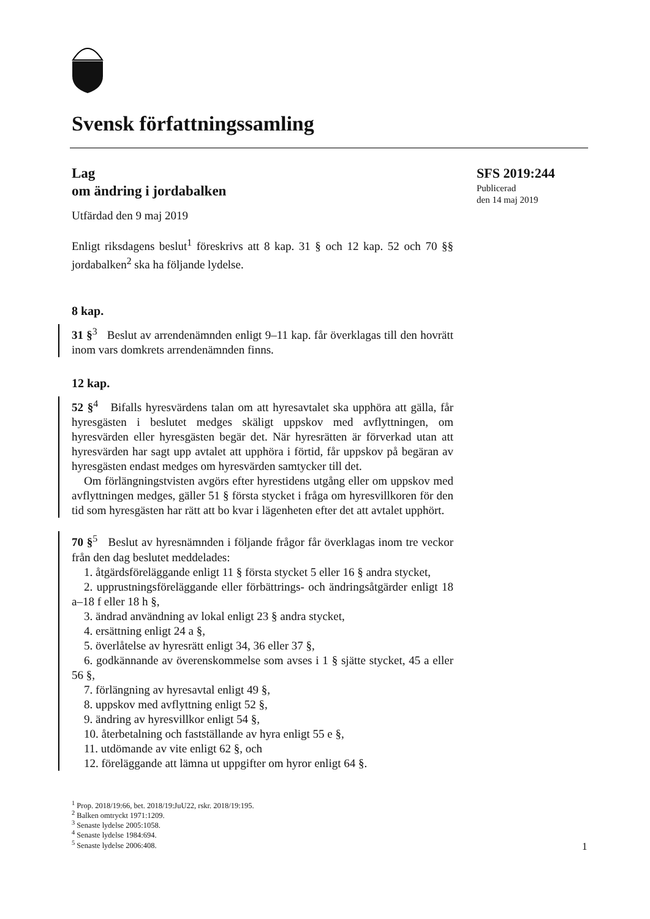Svensk författningssamling
Lag
om ändring i jordabalken
Utfärdad den 9 maj 2019
Enligt riksdagens beslut<sup>1</sup> föreskrivs att 8 kap. 31 § och 12 kap. 52 och 70 §§ jordabalken<sup>2</sup> ska ha följande lydelse.
8 kap.
31 §<sup>3</sup> Beslut av arrendenämnden enligt 9–11 kap. får överklagas till den hovrätt inom vars domkrets arrendenämnden finns.
12 kap.
52 §<sup>4</sup> Bifalls hyresvärdens talan om att hyresavtalet ska upphöra att gälla, får hyresgästen i beslutet medges skäligt uppskov med avflyttningen, om hyresvärden eller hyresgästen begär det. När hyresrätten är förverkad utan att hyresvärden har sagt upp avtalet att upphöra i förtid, får uppskov på begäran av hyresgästen endast medges om hyresvärden samtycker till det.
Om förlängningstvisten avgörs efter hyrestidens utgång eller om uppskov med avflyttningen medges, gäller 51 § första stycket i fråga om hyresvillkoren för den tid som hyresgästen har rätt att bo kvar i lägenheten efter det att avtalet upphört.
70 §<sup>5</sup> Beslut av hyresnämnden i följande frågor får överklagas inom tre veckor från den dag beslutet meddelades:
1. åtgärdsföreläggande enligt 11 § första stycket 5 eller 16 § andra stycket,
2. upprustningsföreläggande eller förbättrings- och ändringsåtgärder enligt 18 a–18 f eller 18 h §,
3. ändrad användning av lokal enligt 23 § andra stycket,
4. ersättning enligt 24 a §,
5. överlåtelse av hyresrätt enligt 34, 36 eller 37 §,
6. godkännande av överenskommelse som avses i 1 § sjätte stycket, 45 a eller 56 §,
7. förlängning av hyresavtal enligt 49 §,
8. uppskov med avflyttning enligt 52 §,
9. ändring av hyresvillkor enligt 54 §,
10. återbetalning och fastställande av hyra enligt 55 e §,
11. utdömande av vite enligt 62 §, och
12. föreläggande att lämna ut uppgifter om hyror enligt 64 §.
SFS 2019:244
Publicerad
den 14 maj 2019
<sup>1</sup> Prop. 2018/19:66, bet. 2018/19:JuU22, rskr. 2018/19:195.
<sup>2</sup> Balken omtryckt 1971:1209.
<sup>3</sup> Senaste lydelse 2005:1058.
<sup>4</sup> Senaste lydelse 1984:694.
<sup>5</sup> Senaste lydelse 2006:408.
1